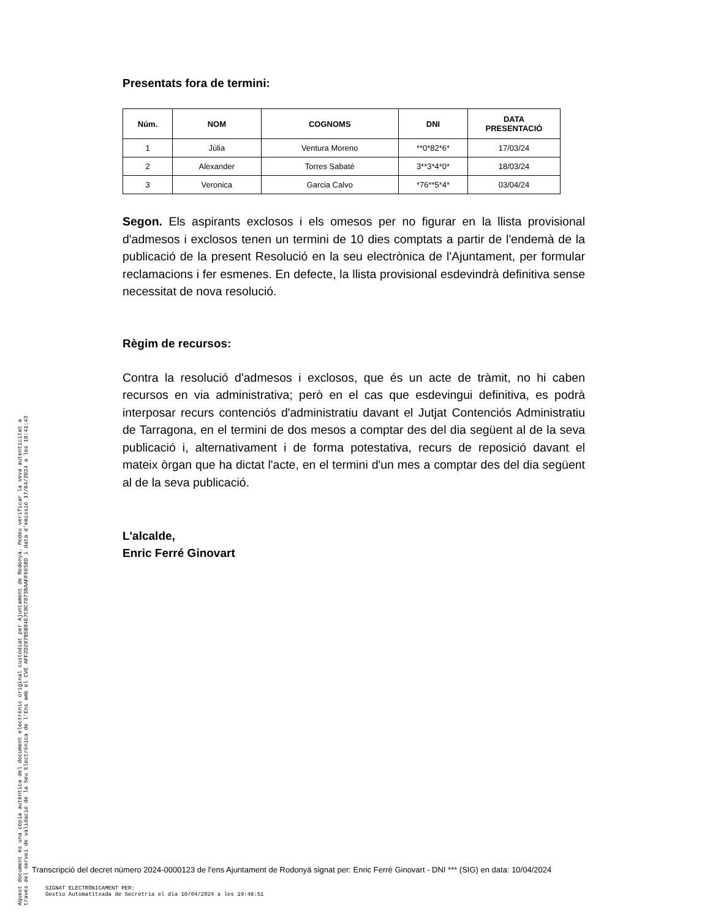Aquest document és una còpia autèntica del document electrònic original custodiat per Ajuntament de Rodonyà. Podeu verificar la seva autenticitat a
través del servei de validació de la Seu Electrònica de l'Ens amb el CVE AFF2D287B5B84E7C8C78738AAFF6658D i data d'emissió 17/04/2024 a les 19:41:43
Presentats fora de termini:
| Núm. | NOM | COGNOMS | DNI | DATA PRESENTACIÓ |
| --- | --- | --- | --- | --- |
| 1 | Júlia | Ventura Moreno | **0*82*6* | 17/03/24 |
| 2 | Alexander | Torres Sabaté | 3**3*4*0* | 18/03/24 |
| 3 | Veronica | Garcia Calvo | *76**5*4* | 03/04/24 |
Segon. Els aspirants exclosos i els omesos per no figurar en la llista provisional d'admesos i exclosos tenen un termini de 10 dies comptats a partir de l'endemà de la publicació de la present Resolució en la seu electrònica de l'Ajuntament, per formular reclamacions i fer esmenes. En defecte, la llista provisional esdevindrà definitiva sense necessitat de nova resolució.
Règim de recursos:
Contra la resolució d'admesos i exclosos, que és un acte de tràmit, no hi caben recursos en via administrativa; però en el cas que esdevingui definitiva, es podrà interposar recurs contenciós d'administratiu davant el Jutjat Contenciós Administratiu de Tarragona, en el termini de dos mesos a comptar des del dia següent al de la seva publicació i, alternativament i de forma potestativa, recurs de reposició davant el mateix òrgan que ha dictat l'acte, en el termini d'un mes a comptar des del dia següent al de la seva publicació.
L'alcalde,
Enric Ferré Ginovart
Transcripció del decret número 2024-0000123 de l'ens Ajuntament de Rodonyà signat per: Enric Ferré Ginovart - DNI *** (SIG) en data: 10/04/2024
SIGNAT ELECTRÒNICAMENT PER:
Gestio Automatitxada de Secretria el dia 10/04/2024 a les 19:48:51